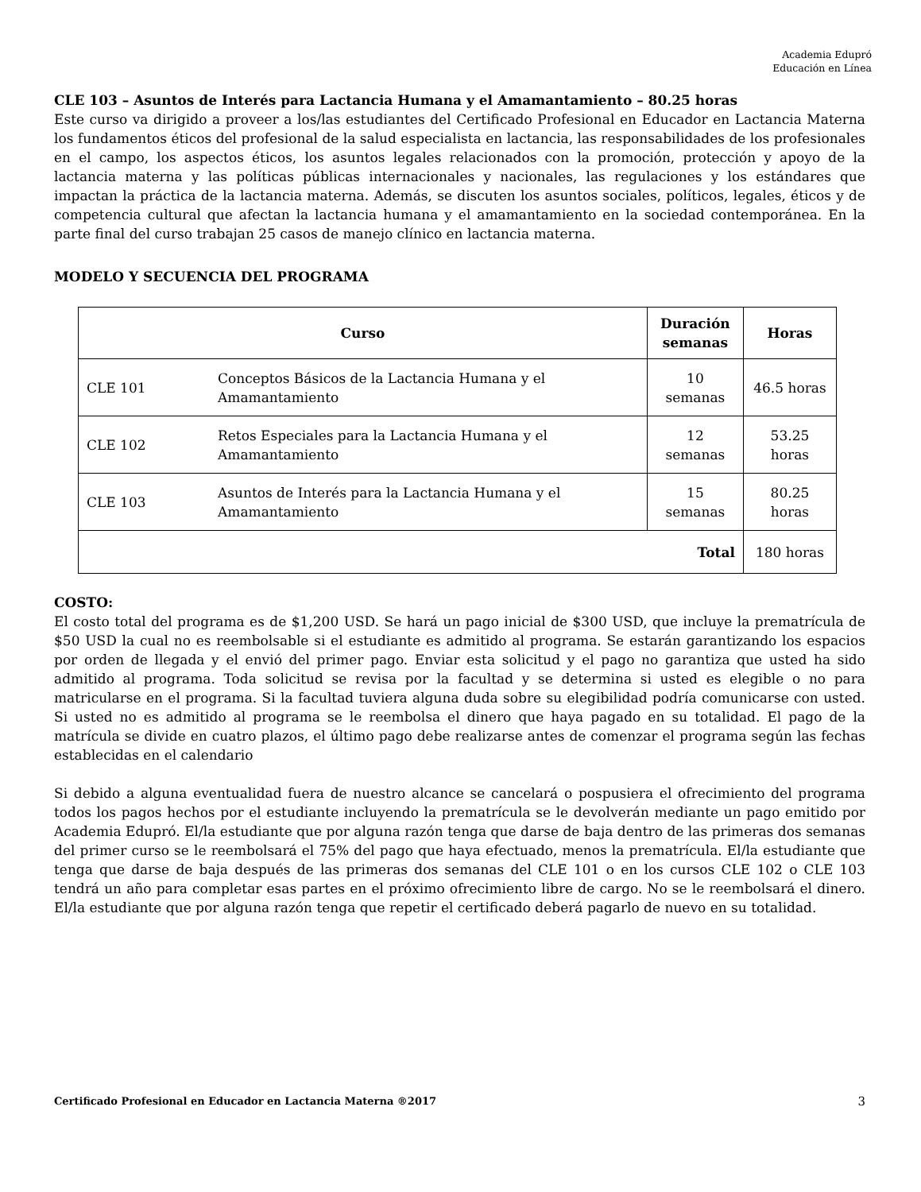Academia Edupró
Educación en Línea
CLE 103 – Asuntos de Interés para Lactancia Humana y el Amamantamiento – 80.25 horas
Este curso va dirigido a proveer a los/las estudiantes del Certificado Profesional en Educador en Lactancia Materna los fundamentos éticos del profesional de la salud especialista en lactancia, las responsabilidades de los profesionales en el campo, los aspectos éticos, los asuntos legales relacionados con la promoción, protección y apoyo de la lactancia materna y las políticas públicas internacionales y nacionales, las regulaciones y los estándares que impactan la práctica de la lactancia materna. Además, se discuten los asuntos sociales, políticos, legales, éticos y de competencia cultural que afectan la lactancia humana y el amamantamiento en la sociedad contemporánea. En la parte final del curso trabajan 25 casos de manejo clínico en lactancia materna.
MODELO Y SECUENCIA DEL PROGRAMA
| Curso | | Duración semanas | Horas |
| --- | --- | --- | --- |
| CLE 101 | Conceptos Básicos de la Lactancia Humana y el Amamantamiento | 10 semanas | 46.5 horas |
| CLE 102 | Retos Especiales para la Lactancia Humana y el Amamantamiento | 12 semanas | 53.25 horas |
| CLE 103 | Asuntos de Interés para la Lactancia Humana y el Amamantamiento | 15 semanas | 80.25 horas |
| Total | | | 180 horas |
COSTO:
El costo total del programa es de $1,200 USD. Se hará un pago inicial de $300 USD, que incluye la prematrícula de $50 USD la cual no es reembolsable si el estudiante es admitido al programa. Se estarán garantizando los espacios por orden de llegada y el envió del primer pago. Enviar esta solicitud y el pago no garantiza que usted ha sido admitido al programa. Toda solicitud se revisa por la facultad y se determina si usted es elegible o no para matricularse en el programa. Si la facultad tuviera alguna duda sobre su elegibilidad podría comunicarse con usted. Si usted no es admitido al programa se le reembolsa el dinero que haya pagado en su totalidad. El pago de la matrícula se divide en cuatro plazos, el último pago debe realizarse antes de comenzar el programa según las fechas establecidas en el calendario
Si debido a alguna eventualidad fuera de nuestro alcance se cancelará o pospusiera el ofrecimiento del programa todos los pagos hechos por el estudiante incluyendo la prematrícula se le devolverán mediante un pago emitido por Academia Edupró. El/la estudiante que por alguna razón tenga que darse de baja dentro de las primeras dos semanas del primer curso se le reembolsará el 75% del pago que haya efectuado, menos la prematrícula. El/la estudiante que tenga que darse de baja después de las primeras dos semanas del CLE 101 o en los cursos CLE 102 o CLE 103 tendrá un año para completar esas partes en el próximo ofrecimiento libre de cargo. No se le reembolsará el dinero. El/la estudiante que por alguna razón tenga que repetir el certificado deberá pagarlo de nuevo en su totalidad.
Certificado Profesional en Educador en Lactancia Materna ®2017 3